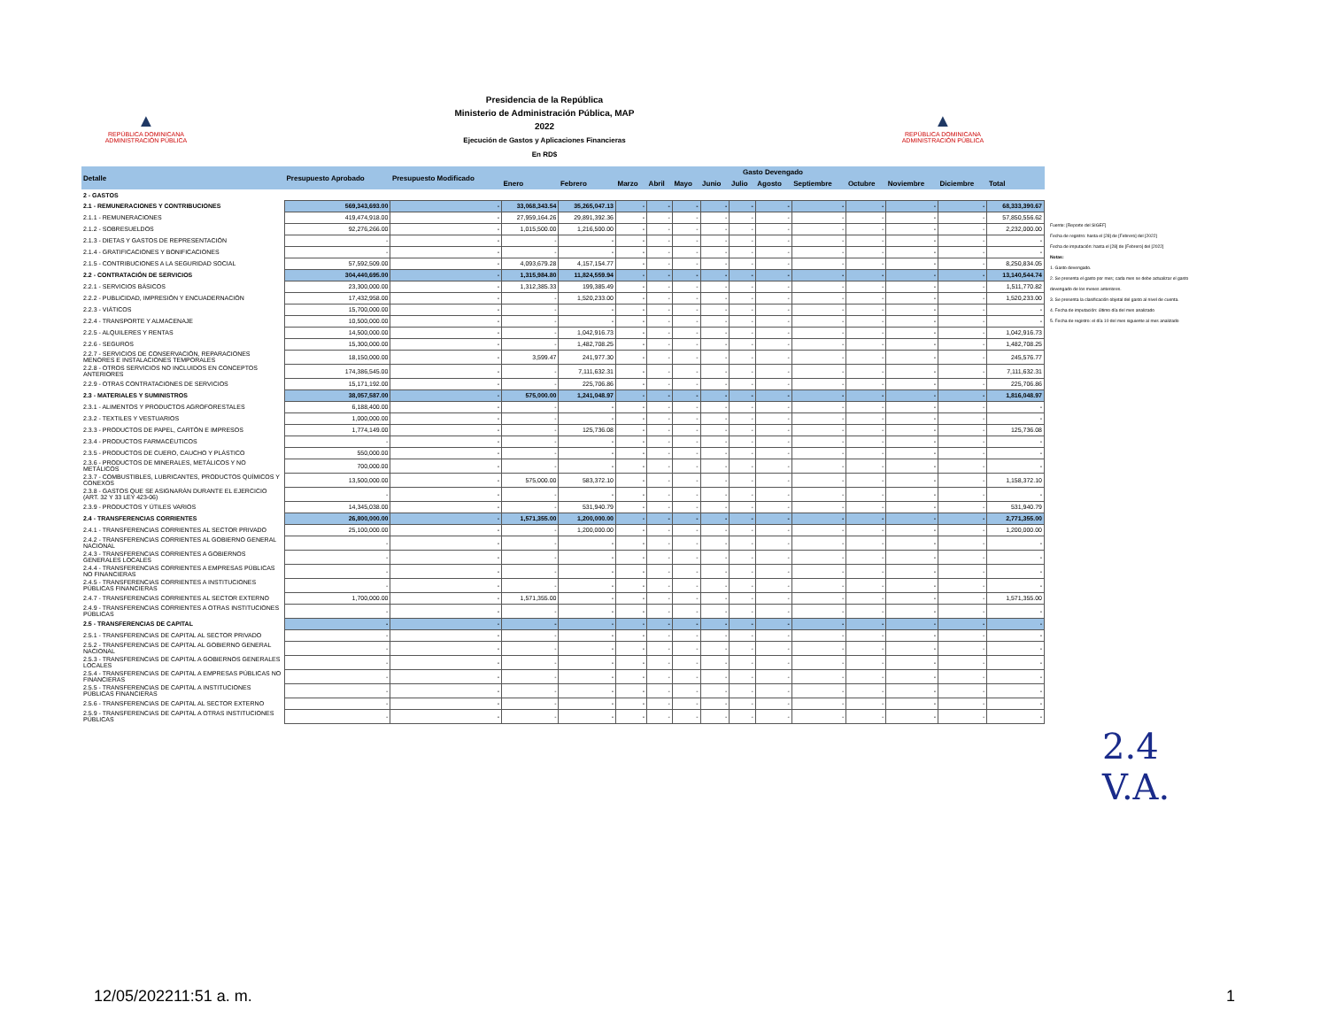▲
REPÚBLICA DOMINICANA
ADMINISTRACIÓN PÚBLICA
Presidencia de la República
Ministerio de Administración Pública, MAP
2022
Ejecución de Gastos y Aplicaciones Financieras
En RD$
▲
REPÚBLICA DOMINICANA
ADMINISTRACIÓN PÚBLICA
| Detalle | Presupuesto Aprobado | Presupuesto Modificado | Gasto Devengado | | | | | | | | | | | | |
| --- | --- | --- | --- | --- | --- | --- | --- | --- | --- | --- | --- | --- | --- | --- | --- |
| | | | Enero | Febrero | Marzo | Abril | Mayo | Junio | Julio | Agosto | Septiembre | Octubre | Noviembre | Diciembre | Total |
| 2 - GASTOS | | | | | | | | | | | | | | | |
| 2.1 - REMUNERACIONES Y CONTRIBUCIONES | 569,343,693.00 | - | 33,068,343.54 | 35,265,047.13 | - | - | - | - | - | - | - | - | - | - | 68,333,390.67 |
| 2.1.1 - REMUNERACIONES | 419,474,918.00 | - | 27,959,164.26 | 29,891,392.36 | - | - | - | - | - | - | - | - | - | - | 57,850,556.62 |
| 2.1.2 - SOBRESUELDOS | 92,276,266.00 | - | 1,015,500.00 | 1,216,500.00 | - | - | - | - | - | - | - | - | - | - | 2,232,000.00 |
| 2.1.3 - DIETAS Y GASTOS DE REPRESENTACIÓN | - | - | - | - | - | - | - | - | - | - | - | - | - | - | - |
| 2.1.4 - GRATIFICACIONES Y BONIFICACIONES | - | - | - | - | - | - | - | - | - | - | - | - | - | - | - |
| 2.1.5 - CONTRIBUCIONES A LA SEGURIDAD SOCIAL | 57,592,509.00 | - | 4,093,679.28 | 4,157,154.77 | - | - | - | - | - | - | - | - | - | - | 8,250,834.05 |
| 2.2 - CONTRATACIÓN DE SERVICIOS | 304,440,695.00 | - | 1,315,984.80 | 11,824,559.94 | - | - | - | - | - | - | - | - | - | - | 13,140,544.74 |
| 2.2.1 - SERVICIOS BÁSICOS | 23,300,000.00 | - | 1,312,385.33 | 199,385.49 | - | - | - | - | - | - | - | - | - | - | 1,511,770.82 |
| 2.2.2 - PUBLICIDAD, IMPRESIÓN Y ENCUADERNACIÓN | 17,432,958.00 | - | - | 1,520,233.00 | - | - | - | - | - | - | - | - | - | - | 1,520,233.00 |
| 2.2.3 - VIÁTICOS | 15,700,000.00 | - | - | - | - | - | - | - | - | - | - | - | - | - | - |
| 2.2.4 - TRANSPORTE Y ALMACENAJE | 10,500,000.00 | - | - | - | - | - | - | - | - | - | - | - | - | - | - |
| 2.2.5 - ALQUILERES Y RENTAS | 14,500,000.00 | - | - | 1,042,916.73 | - | - | - | - | - | - | - | - | - | - | 1,042,916.73 |
| 2.2.6 - SEGUROS | 15,300,000.00 | - | - | 1,482,708.25 | - | - | - | - | - | - | - | - | - | - | 1,482,708.25 |
| 2.2.7 - SERVICIOS DE CONSERVACIÓN, REPARACIONES MENORES E INSTALACIONES TEMPORALES | 18,150,000.00 | - | 3,599.47 | 241,977.30 | - | - | - | - | - | - | - | - | - | - | 245,576.77 |
| 2.2.8 - OTROS SERVICIOS NO INCLUIDOS EN CONCEPTOS ANTERIORES | 174,386,545.00 | - | - | 7,111,632.31 | - | - | - | - | - | - | - | - | - | - | 7,111,632.31 |
| 2.2.9 - OTRAS CONTRATACIONES DE SERVICIOS | 15,171,192.00 | - | - | 225,706.86 | - | - | - | - | - | - | - | - | - | - | 225,706.86 |
| 2.3 - MATERIALES Y SUMINISTROS | 38,057,587.00 | - | 575,000.00 | 1,241,048.97 | - | - | - | - | - | - | - | - | - | - | 1,816,048.97 |
| 2.3.1 - ALIMENTOS Y PRODUCTOS AGROFORESTALES | 6,188,400.00 | - | - | - | - | - | - | - | - | - | - | - | - | - | - |
| 2.3.2 - TEXTILES Y VESTUARIOS | 1,000,000.00 | - | - | - | - | - | - | - | - | - | - | - | - | - | - |
| 2.3.3 - PRODUCTOS DE PAPEL, CARTÓN E IMPRESOS | 1,774,149.00 | - | - | 125,736.08 | - | - | - | - | - | - | - | - | - | - | 125,736.08 |
| 2.3.4 - PRODUCTOS FARMACÉUTICOS | - | - | - | - | - | - | - | - | - | - | - | - | - | - | - |
| 2.3.5 - PRODUCTOS DE CUERO, CAUCHO Y PLÁSTICO | 550,000.00 | - | - | - | - | - | - | - | - | - | - | - | - | - | - |
| 2.3.6 - PRODUCTOS DE MINERALES, METÁLICOS Y NO METÁLICOS | 700,000.00 | - | - | - | - | - | - | - | - | - | - | - | - | - | - |
| 2.3.7 - COMBUSTIBLES, LUBRICANTES, PRODUCTOS QUÍMICOS Y CONEXOS | 13,500,000.00 | - | 575,000.00 | 583,372.10 | - | - | - | - | - | - | - | - | - | - | 1,158,372.10 |
| 2.3.8 - GASTOS QUE SE ASIGNARÁN DURANTE EL EJERCICIO (ART. 32 Y 33 LEY 423-06) | - | - | - | - | - | - | - | - | - | - | - | - | - | - | - |
| 2.3.9 - PRODUCTOS Y ÚTILES VARIOS | 14,345,038.00 | - | - | 531,940.79 | - | - | - | - | - | - | - | - | - | - | 531,940.79 |
| 2.4 - TRANSFERENCIAS CORRIENTES | 26,800,000.00 | - | 1,571,355.00 | 1,200,000.00 | - | - | - | - | - | - | - | - | - | - | 2,771,355.00 |
| 2.4.1 - TRANSFERENCIAS CORRIENTES AL SECTOR PRIVADO | 25,100,000.00 | - | - | 1,200,000.00 | - | - | - | - | - | - | - | - | - | - | 1,200,000.00 |
| 2.4.2 - TRANSFERENCIAS CORRIENTES AL GOBIERNO GENERAL NACIONAL | - | - | - | - | - | - | - | - | - | - | - | - | - | - | - |
| 2.4.3 - TRANSFERENCIAS CORRIENTES A GOBIERNOS GENERALES LOCALES | - | - | - | - | - | - | - | - | - | - | - | - | - | - | - |
| 2.4.4 - TRANSFERENCIAS CORRIENTES A EMPRESAS PÚBLICAS NO FINANCIERAS | - | - | - | - | - | - | - | - | - | - | - | - | - | - | - |
| 2.4.5 - TRANSFERENCIAS CORRIENTES A INSTITUCIONES PÚBLICAS FINANCIERAS | - | - | - | - | - | - | - | - | - | - | - | - | - | - | - |
| 2.4.7 - TRANSFERENCIAS CORRIENTES AL SECTOR EXTERNO | 1,700,000.00 | - | 1,571,355.00 | - | - | - | - | - | - | - | - | - | - | - | 1,571,355.00 |
| 2.4.9 - TRANSFERENCIAS CORRIENTES A OTRAS INSTITUCIONES PÚBLICAS | - | - | - | - | - | - | - | - | - | - | - | - | - | - | - |
| 2.5 - TRANSFERENCIAS DE CAPITAL | - | - | - | - | - | - | - | - | - | - | - | - | - | - | - |
| 2.5.1 - TRANSFERENCIAS DE CAPITAL AL SECTOR PRIVADO | - | - | - | - | - | - | - | - | - | - | - | - | - | - | - |
| 2.5.2 - TRANSFERENCIAS DE CAPITAL AL GOBIERNO GENERAL NACIONAL | - | - | - | - | - | - | - | - | - | - | - | - | - | - | - |
| 2.5.3 - TRANSFERENCIAS DE CAPITAL A GOBIERNOS GENERALES LOCALES | - | - | - | - | - | - | - | - | - | - | - | - | - | - | - |
| 2.5.4 - TRANSFERENCIAS DE CAPITAL A EMPRESAS PÚBLICAS NO FINANCIERAS | - | - | - | - | - | - | - | - | - | - | - | - | - | - | - |
| 2.5.5 - TRANSFERENCIAS DE CAPITAL A INSTITUCIONES PÚBLICAS FINANCIERAS | - | - | - | - | - | - | - | - | - | - | - | - | - | - | - |
| 2.5.6 - TRANSFERENCIAS DE CAPITAL AL SECTOR EXTERNO | - | - | - | - | - | - | - | - | - | - | - | - | - | - | - |
| 2.5.9 - TRANSFERENCIAS DE CAPITAL A OTRAS INSTITUCIONES PÚBLICAS | - | - | - | - | - | - | - | - | - | - | - | - | - | - | - |
Fuente: [Reporte del SIGEF]
Fecha de registro: hasta el [28] de [Febrero] del [2022]
Fecha de imputación: hasta el [28] de [Febrero] del [2022]
Notas:
1. Gasto devengado.
2. Se presenta el gasto por mes; cada mes se debe actualizar el gasto devengado de los meses anteriores.
3. Se presenta la clasificación objetal del gasto al nivel de cuenta.
4. Fecha de imputación: último día del mes analizado
5. Fecha de registro: el día 10 del mes siguiente al mes analizado
2.4
V.A.
12/05/202211:51 a. m. 1